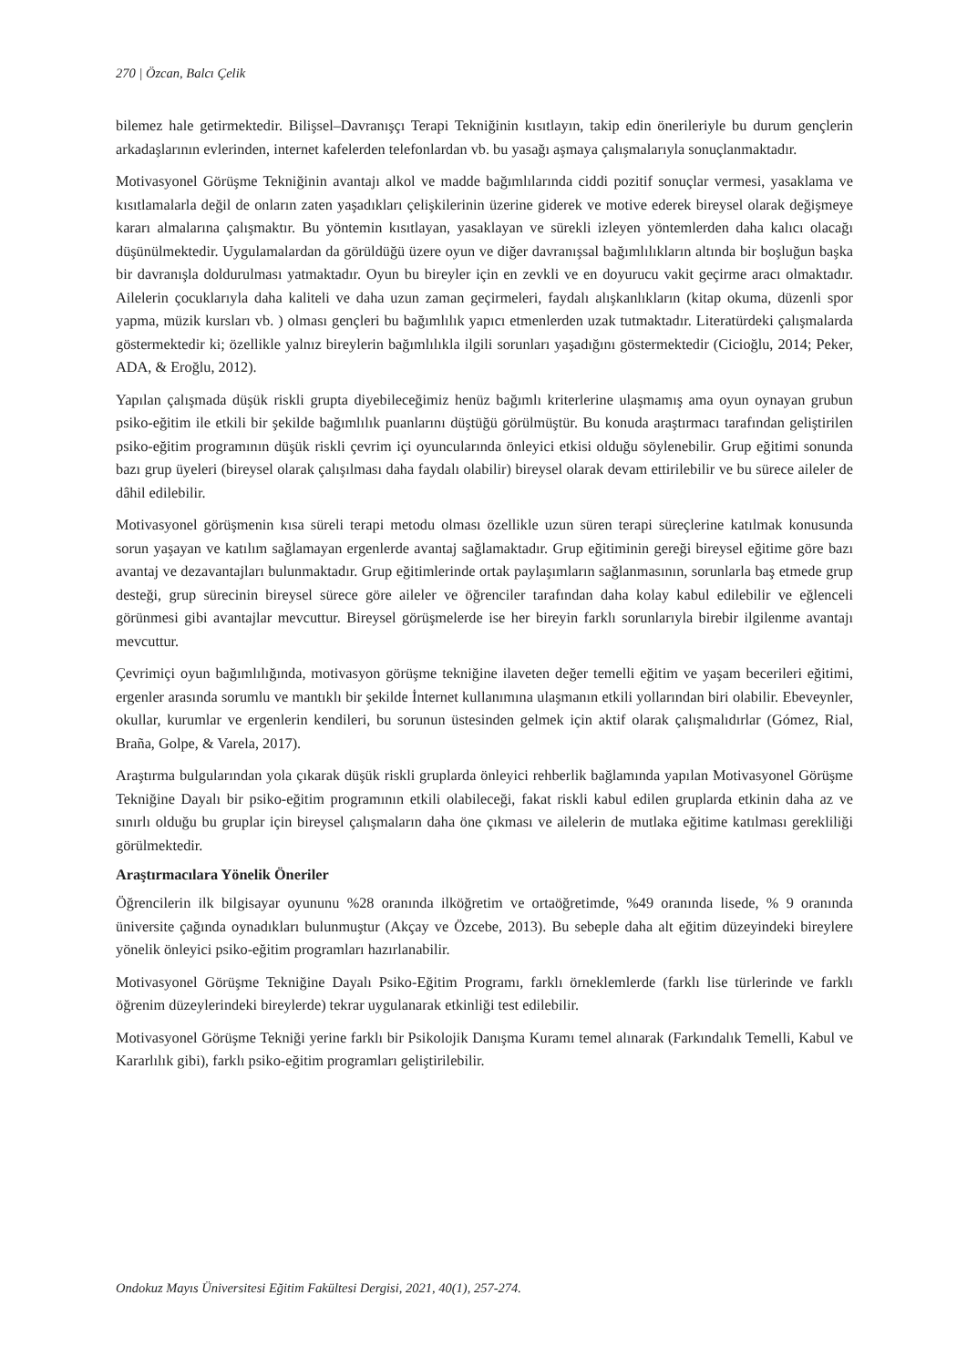270 | Özcan, Balcı Çelik
bilemez hale getirmektedir. Bilişsel–Davranışçı Terapi Tekniğinin kısıtlayın, takip edin önerileriyle bu durum gençlerin arkadaşlarının evlerinden, internet kafelerden telefonlardan vb. bu yasağı aşmaya çalışmalarıyla sonuçlanmaktadır.
Motivasyonel Görüşme Tekniğinin avantajı alkol ve madde bağımlılarında ciddi pozitif sonuçlar vermesi, yasaklama ve kısıtlamalarla değil de onların zaten yaşadıkları çelişkilerinin üzerine giderek ve motive ederek bireysel olarak değişmeye kararı almalarına çalışmaktır. Bu yöntemin kısıtlayan, yasaklayan ve sürekli izleyen yöntemlerden daha kalıcı olacağı düşünülmektedir. Uygulamalardan da görüldüğü üzere oyun ve diğer davranışsal bağımlılıkların altında bir boşluğun başka bir davranışla doldurulması yatmaktadır. Oyun bu bireyler için en zevkli ve en doyurucu vakit geçirme aracı olmaktadır. Ailelerin çocuklarıyla daha kaliteli ve daha uzun zaman geçirmeleri, faydalı alışkanlıkların (kitap okuma, düzenli spor yapma, müzik kursları vb. ) olması gençleri bu bağımlılık yapıcı etmenlerden uzak tutmaktadır. Literatürdeki çalışmalarda göstermektedir ki; özellikle yalnız bireylerin bağımlılıkla ilgili sorunları yaşadığını göstermektedir (Cicioğlu, 2014; Peker, ADA, & Eroğlu, 2012).
Yapılan çalışmada düşük riskli grupta diyebileceğimiz henüz bağımlı kriterlerine ulaşmamış ama oyun oynayan grubun psiko-eğitim ile etkili bir şekilde bağımlılık puanlarını düştüğü görülmüştür. Bu konuda araştırmacı tarafından geliştirilen psiko-eğitim programının düşük riskli çevrim içi oyuncularında önleyici etkisi olduğu söylenebilir. Grup eğitimi sonunda bazı grup üyeleri (bireysel olarak çalışılması daha faydalı olabilir) bireysel olarak devam ettirilebilir ve bu sürece aileler de dâhil edilebilir.
Motivasyonel görüşmenin kısa süreli terapi metodu olması özellikle uzun süren terapi süreçlerine katılmak konusunda sorun yaşayan ve katılım sağlamayan ergenlerde avantaj sağlamaktadır. Grup eğitiminin gereği bireysel eğitime göre bazı avantaj ve dezavantajları bulunmaktadır. Grup eğitimlerinde ortak paylaşımların sağlanmasının, sorunlarla baş etmede grup desteği, grup sürecinin bireysel sürece göre aileler ve öğrenciler tarafından daha kolay kabul edilebilir ve eğlenceli görünmesi gibi avantajlar mevcuttur. Bireysel görüşmelerde ise her bireyin farklı sorunlarıyla birebir ilgilenme avantajı mevcuttur.
Çevrimiçi oyun bağımlılığında, motivasyon görüşme tekniğine ilaveten değer temelli eğitim ve yaşam becerileri eğitimi, ergenler arasında sorumlu ve mantıklı bir şekilde İnternet kullanımına ulaşmanın etkili yollarından biri olabilir. Ebeveynler, okullar, kurumlar ve ergenlerin kendileri, bu sorunun üstesinden gelmek için aktif olarak çalışmalıdırlar (Gómez, Rial, Braña, Golpe, & Varela, 2017).
Araştırma bulgularından yola çıkarak düşük riskli gruplarda önleyici rehberlik bağlamında yapılan Motivasyonel Görüşme Tekniğine Dayalı bir psiko-eğitim programının etkili olabileceği, fakat riskli kabul edilen gruplarda etkinin daha az ve sınırlı olduğu bu gruplar için bireysel çalışmaların daha öne çıkması ve ailelerin de mutlaka eğitime katılması gerekliliği görülmektedir.
Araştırmacılara Yönelik Öneriler
Öğrencilerin ilk bilgisayar oyununu %28 oranında ilköğretim ve ortaöğretimde, %49 oranında lisede, % 9 oranında üniversite çağında oynadıkları bulunmuştur (Akçay ve Özcebe, 2013). Bu sebeple daha alt eğitim düzeyindeki bireylere yönelik önleyici psiko-eğitim programları hazırlanabilir.
Motivasyonel Görüşme Tekniğine Dayalı Psiko-Eğitim Programı, farklı örneklemlerde (farklı lise türlerinde ve farklı öğrenim düzeylerindeki bireylerde) tekrar uygulanarak etkinliği test edilebilir.
Motivasyonel Görüşme Tekniği yerine farklı bir Psikolojik Danışma Kuramı temel alınarak (Farkındalık Temelli, Kabul ve Kararlılık gibi), farklı psiko-eğitim programları geliştirilebilir.
Ondokuz Mayıs Üniversitesi Eğitim Fakültesi Dergisi, 2021, 40(1), 257-274.